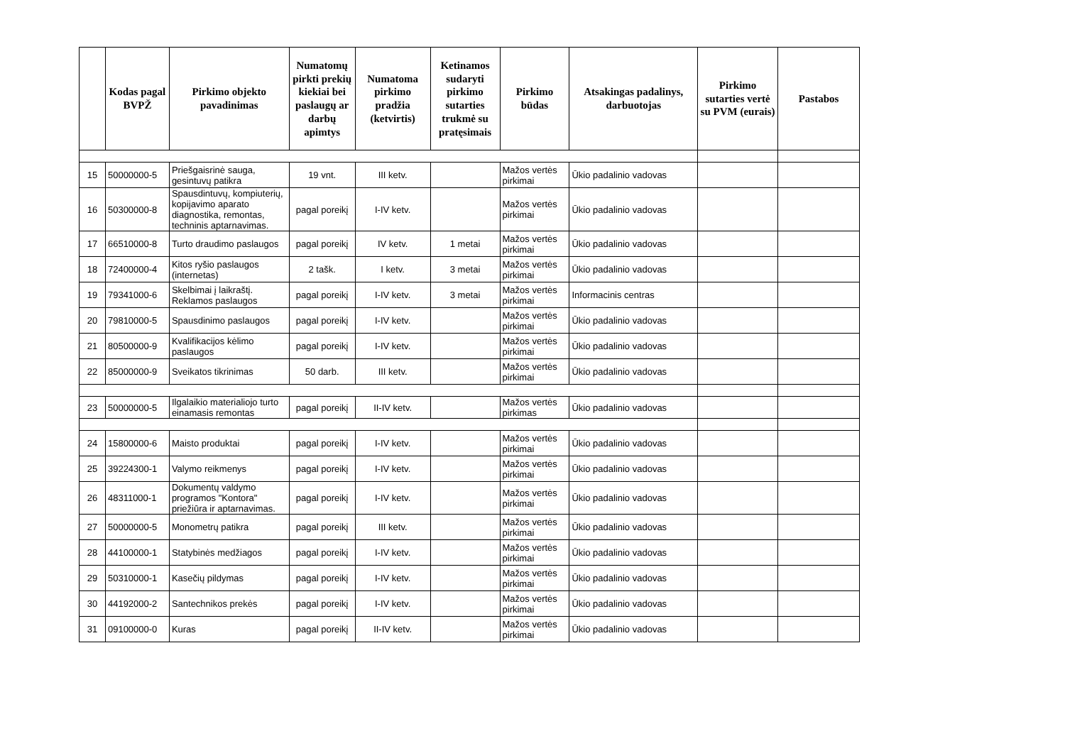| | Kodas pagal BVPŽ | Pirkimo objekto pavadinimas | Numatomų pirkti prekių kiekiai bei paslaugų ar darbų apimtys | Numatoma pirkimo pradžia (ketvirtis) | Ketinamos sudaryti pirkimo sutarties trukmė su pratęsimais | Pirkimo būdas | Atsakingas padalinys, darbuotojas | Pirkimo sutarties vertė su PVM (eurais) | Pastabos |
| --- | --- | --- | --- | --- | --- | --- | --- | --- | --- |
| 15 | 50000000-5 | Priešgaisrinė sauga, gesintuvų patikra | 19 vnt. | III ketv. | | Mažos vertės pirkimai | Ūkio padalinio vadovas | | |
| 16 | 50300000-8 | Spausdintuvų, kompiuterių, kopijavimo aparato diagnostika, remontas, techninis aptarnavimas. | pagal poreikį | I-IV ketv. | | Mažos vertės pirkimai | Ūkio padalinio vadovas | | |
| 17 | 66510000-8 | Turto draudimo paslaugos | pagal poreikį | IV ketv. | 1 metai | Mažos vertės pirkimai | Ūkio padalinio vadovas | | |
| 18 | 72400000-4 | Kitos ryšio paslaugos (internetas) | 2 tašk. | I ketv. | 3 metai | Mažos vertės pirkimai | Ūkio padalinio vadovas | | |
| 19 | 79341000-6 | Skelbimai į laikraštį. Reklamos paslaugos | pagal poreikį | I-IV ketv. | 3 metai | Mažos vertės pirkimai | Informacinis centras | | |
| 20 | 79810000-5 | Spausdinimo paslaugos | pagal poreikį | I-IV ketv. | | Mažos vertės pirkimai | Ūkio padalinio vadovas | | |
| 21 | 80500000-9 | Kvalifikacijos kėlimo paslaugos | pagal poreikį | I-IV ketv. | | Mažos vertės pirkimai | Ūkio padalinio vadovas | | |
| 22 | 85000000-9 | Sveikatos tikrinimas | 50 darb. | III ketv. | | Mažos vertės pirkimai | Ūkio padalinio vadovas | | |
| 23 | 50000000-5 | Ilgalaikio materialiojo turto einamasis remontas | pagal poreikį | II-IV ketv. | | Mažos vertės pirkimas | Ūkio padalinio vadovas | | |
| 24 | 15800000-6 | Maisto produktai | pagal poreikį | I-IV ketv. | | Mažos vertės pirkimai | Ūkio padalinio vadovas | | |
| 25 | 39224300-1 | Valymo reikmenys | pagal poreikį | I-IV ketv. | | Mažos vertės pirkimai | Ūkio padalinio vadovas | | |
| 26 | 48311000-1 | Dokumentų valdymo programos "Kontora" priežiūra ir aptarnavimas. | pagal poreikį | I-IV ketv. | | Mažos vertės pirkimai | Ūkio padalinio vadovas | | |
| 27 | 50000000-5 | Monometrų patikra | pagal poreikį | III ketv. | | Mažos vertės pirkimai | Ūkio padalinio vadovas | | |
| 28 | 44100000-1 | Statybinės medžiagos | pagal poreikį | I-IV ketv. | | Mažos vertės pirkimai | Ūkio padalinio vadovas | | |
| 29 | 50310000-1 | Kasečių pildymas | pagal poreikį | I-IV ketv. | | Mažos vertės pirkimai | Ūkio padalinio vadovas | | |
| 30 | 44192000-2 | Santechnikos prekės | pagal poreikį | I-IV ketv. | | Mažos vertės pirkimai | Ūkio padalinio vadovas | | |
| 31 | 09100000-0 | Kuras | pagal poreikį | II-IV ketv. | | Mažos vertės pirkimai | Ūkio padalinio vadovas | | |